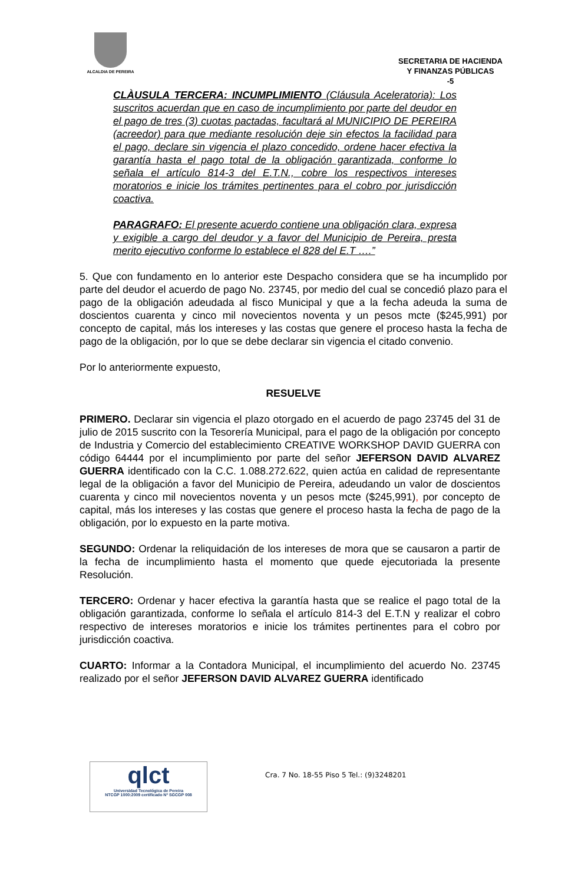ALCALDIA DE PEREIRA
SECRETARIA DE HACIENDA
Y FINANZAS PÚBLICAS
-5
CLÀUSULA TERCERA: INCUMPLIMIENTO (Cláusula Aceleratoria): Los suscritos acuerdan que en caso de incumplimiento por parte del deudor en el pago de tres (3) cuotas pactadas, facultará al MUNICIPIO DE PEREIRA (acreedor) para que mediante resolución deje sin efectos la facilidad para el pago, declare sin vigencia el plazo concedido, ordene hacer efectiva la garantía hasta el pago total de la obligación garantizada, conforme lo señala el artículo 814-3 del E.T.N., cobre los respectivos intereses moratorios e inicie los trámites pertinentes para el cobro por jurisdicción coactiva.
PARAGRAFO: El presente acuerdo contiene una obligación clara, expresa y exigible a cargo del deudor y a favor del Municipio de Pereira, presta merito ejecutivo conforme lo establece el 828 del E.T ….”
5. Que con fundamento en lo anterior este Despacho considera que se ha incumplido por parte del deudor el acuerdo de pago No. 23745, por medio del cual se concedió plazo para el pago de la obligación adeudada al fisco Municipal y que a la fecha adeuda la suma de doscientos cuarenta y cinco mil novecientos noventa y un pesos mcte ($245,991) por concepto de capital, más los intereses y las costas que genere el proceso hasta la fecha de pago de la obligación, por lo que se debe declarar sin vigencia el citado convenio.
Por lo anteriormente expuesto,
RESUELVE
PRIMERO. Declarar sin vigencia el plazo otorgado en el acuerdo de pago 23745 del 31 de julio de 2015 suscrito con la Tesorería Municipal, para el pago de la obligación por concepto de Industria y Comercio del establecimiento CREATIVE WORKSHOP DAVID GUERRA con código 64444 por el incumplimiento por parte del señor JEFERSON DAVID ALVAREZ GUERRA identificado con la C.C. 1.088.272.622, quien actúa en calidad de representante legal de la obligación a favor del Municipio de Pereira, adeudando un valor de doscientos cuarenta y cinco mil novecientos noventa y un pesos mcte ($245,991), por concepto de capital, más los intereses y las costas que genere el proceso hasta la fecha de pago de la obligación, por lo expuesto en la parte motiva.
SEGUNDO: Ordenar la reliquidación de los intereses de mora que se causaron a partir de la fecha de incumplimiento hasta el momento que quede ejecutoriada la presente Resolución.
TERCERO: Ordenar y hacer efectiva la garantía hasta que se realice el pago total de la obligación garantizada, conforme lo señala el artículo 814-3 del E.T.N y realizar el cobro respectivo de intereses moratorios e inicie los trámites pertinentes para el cobro por jurisdicción coactiva.
CUARTO: Informar a la Contadora Municipal, el incumplimiento del acuerdo No. 23745 realizado por el señor JEFERSON DAVID ALVAREZ GUERRA identificado
qlct
Universidad Tecnológica de Pereira
NTCGP 1000:2009 certificado Nº SGCGP 008
Cra. 7 No. 18-55 Piso 5 Tel.: (9)3248201